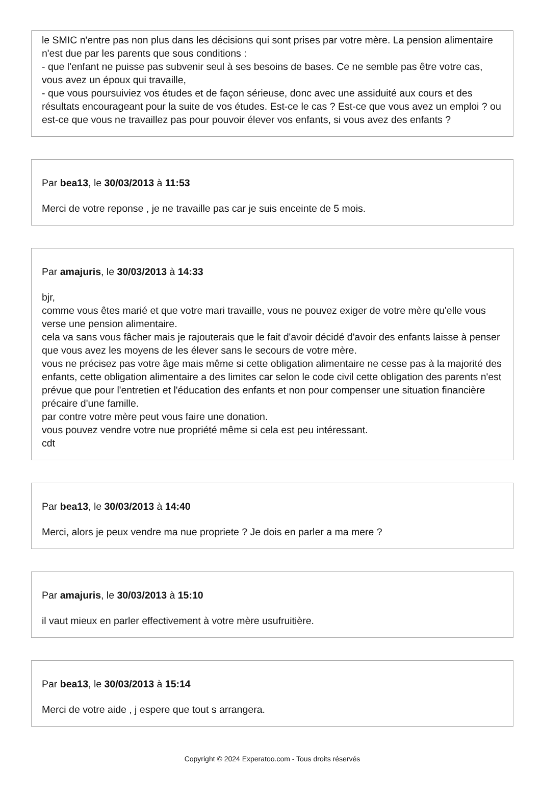le SMIC n'entre pas non plus dans les décisions qui sont prises par votre mère. La pension alimentaire n'est due par les parents que sous conditions :
- que l'enfant ne puisse pas subvenir seul à ses besoins de bases. Ce ne semble pas être votre cas, vous avez un époux qui travaille,
- que vous poursuiviez vos études et de façon sérieuse, donc avec une assiduité aux cours et des résultats encourageant pour la suite de vos études. Est-ce le cas ? Est-ce que vous avez un emploi ? ou est-ce que vous ne travaillez pas pour pouvoir élever vos enfants, si vous avez des enfants ?
Par bea13, le 30/03/2013 à 11:53
Merci de votre reponse , je ne travaille pas car je suis enceinte de 5 mois.
Par amajuris, le 30/03/2013 à 14:33
bjr,
comme vous êtes marié et que votre mari travaille, vous ne pouvez exiger de votre mère qu'elle vous verse une pension alimentaire.
cela va sans vous fâcher mais je rajouterais que le fait d'avoir décidé d'avoir des enfants laisse à penser que vous avez les moyens de les élever sans le secours de votre mère.
vous ne précisez pas votre âge mais même si cette obligation alimentaire ne cesse pas à la majorité des enfants, cette obligation alimentaire a des limites car selon le code civil cette obligation des parents n'est prévue que pour l'entretien et l'éducation des enfants et non pour compenser une situation financière précaire d'une famille.
par contre votre mère peut vous faire une donation.
vous pouvez vendre votre nue propriété même si cela est peu intéressant.
cdt
Par bea13, le 30/03/2013 à 14:40
Merci, alors je peux vendre ma nue propriete ? Je dois en parler a ma mere ?
Par amajuris, le 30/03/2013 à 15:10
il vaut mieux en parler effectivement à votre mère usufruitière.
Par bea13, le 30/03/2013 à 15:14
Merci de votre aide , j espere que tout s arrangera.
Copyright © 2024 Experatoo.com - Tous droits réservés